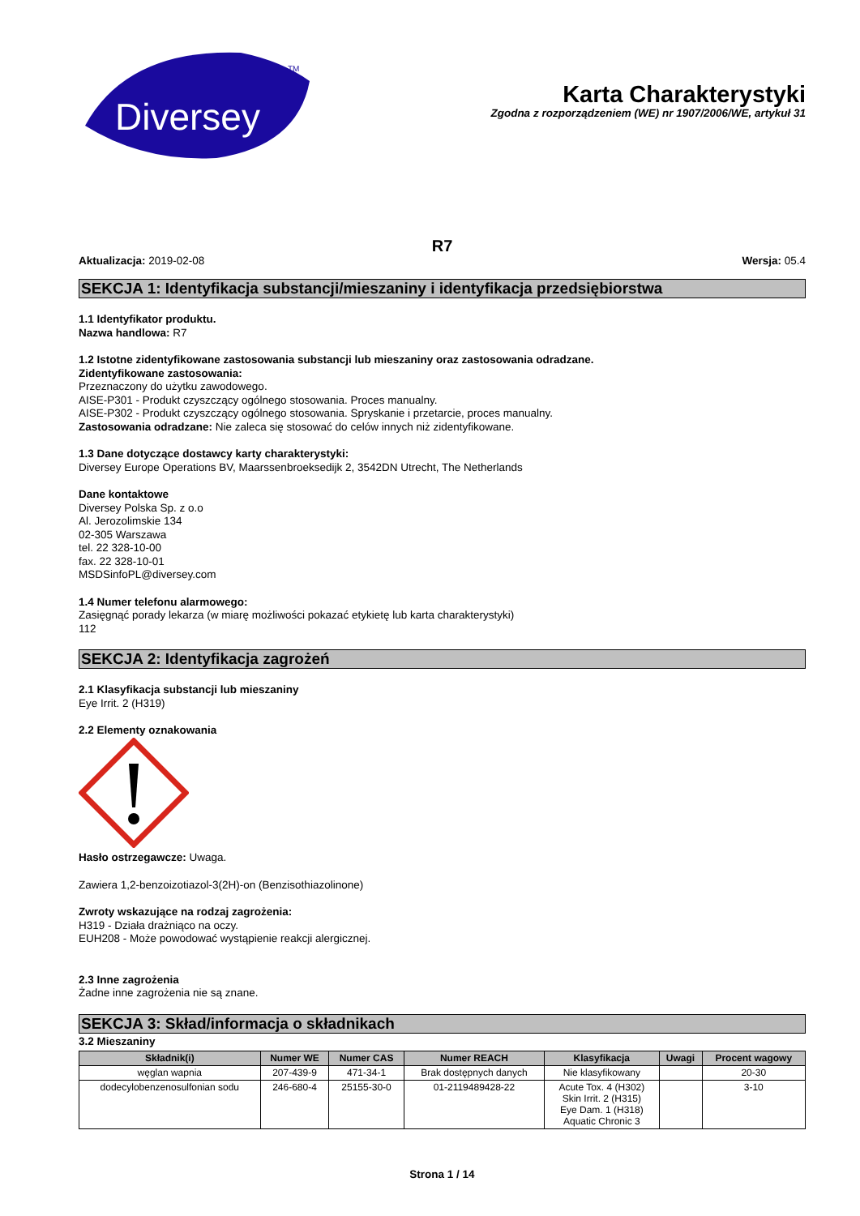Diversey
TM
Karta Charakterystyki
Zgodna z rozporządzeniem (WE) nr 1907/2006/WE, artykuł 31
R7
Aktualizacja: 2019-02-08 Wersja: 05.4
SEKCJA 1: Identyfikacja substancji/mieszaniny i identyfikacja przedsiębiorstwa
1.1 Identyfikator produktu.
Nazwa handlowa: R7
1.2 Istotne zidentyfikowane zastosowania substancji lub mieszaniny oraz zastosowania odradzane.
Zidentyfikowane zastosowania:
Przeznaczony do użytku zawodowego.
AISE-P301 - Produkt czyszczący ogólnego stosowania. Proces manualny.
AISE-P302 - Produkt czyszczący ogólnego stosowania. Spryskanie i przetarcie, proces manualny.
Zastosowania odradzane: Nie zaleca się stosować do celów innych niż zidentyfikowane.
1.3 Dane dotyczące dostawcy karty charakterystyki:
Diversey Europe Operations BV, Maarssenbroeksedijk 2, 3542DN Utrecht, The Netherlands
Dane kontaktowe
Diversey Polska Sp. z o.o
Al. Jerozolimskie 134
02-305 Warszawa
tel. 22 328-10-00
fax. 22 328-10-01
MSDSinfoPL@diversey.com
1.4 Numer telefonu alarmowego:
Zasięgnąć porady lekarza (w miarę możliwości pokazać etykietę lub karta charakterystyki)
112
SEKCJA 2: Identyfikacja zagrożeń
2.1 Klasyfikacja substancji lub mieszaniny
Eye Irrit. 2 (H319)
2.2 Elementy oznakowania
Hasło ostrzegawcze: Uwaga.
Zawiera 1,2-benzoizotiazol-3(2H)-on (Benzisothiazolinone)
Zwroty wskazujące na rodzaj zagrożenia:
H319 - Działa drażniąco na oczy.
EUH208 - Może powodować wystąpienie reakcji alergicznej.
2.3 Inne zagrożenia
Żadne inne zagrożenia nie są znane.
SEKCJA 3: Skład/informacja o składnikach
3.2 Mieszaniny
| Składnik(i) | Numer WE | Numer CAS | Numer REACH | Klasyfikacja | Uwagi | Procent wagowy |
| --- | --- | --- | --- | --- | --- | --- |
| węglan wapnia | 207-439-9 | 471-34-1 | Brak dostępnych danych | Nie klasyfikowany | | 20-30 |
| dodecylobenzenosulfonian sodu | 246-680-4 | 25155-30-0 | 01-2119489428-22 | Acute Tox. 4 (H302) Skin Irrit. 2 (H315) Eye Dam. 1 (H318) Aquatic Chronic 3 | | 3-10 |
Strona 1 / 14